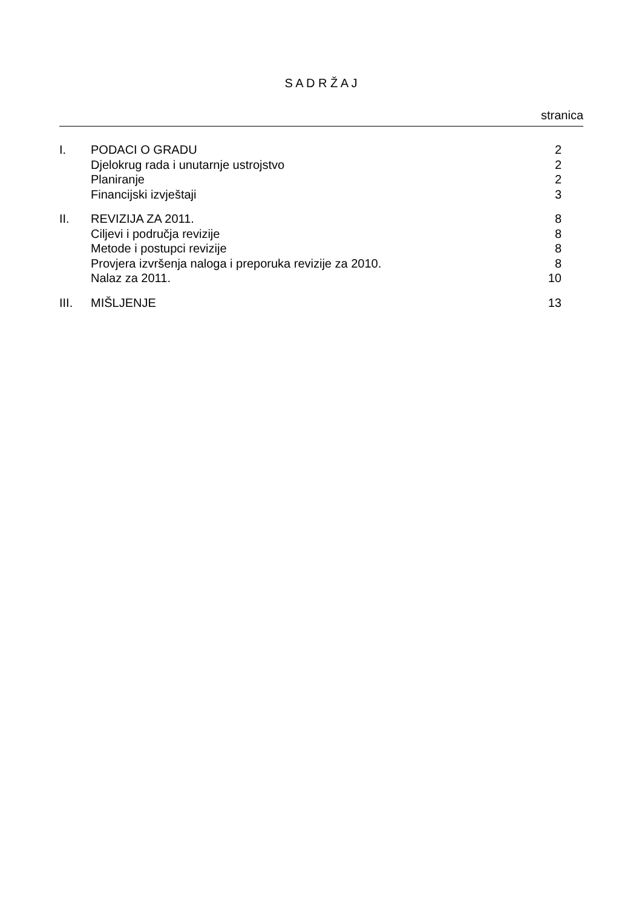S A D R Ž A J
stranica
| I. | PODACI O GRADU | 2 |
| | Djelokrug rada i unutarnje ustrojstvo | 2 |
| | Planiranje | 2 |
| | Financijski izvještaji | 3 |
| II. | REVIZIJA ZA 2011. | 8 |
| | Ciljevi i područja revizije | 8 |
| | Metode i postupci revizije | 8 |
| | Provjera izvršenja naloga i preporuka revizije za 2010. | 8 |
| | Nalaz za 2011. | 10 |
| III. | MIŠLJENJE | 13 |